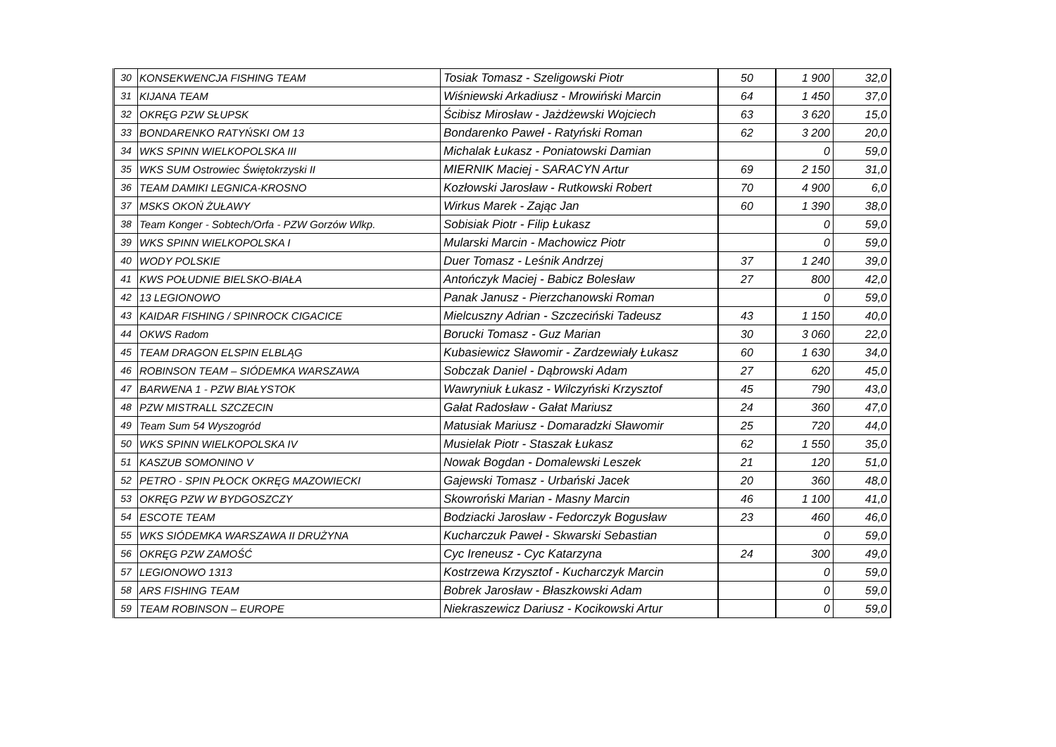| 30 | KONSEKWENCJA FISHING TEAM | Tosiak Tomasz - Szeligowski Piotr | 50 | 1 900 | 32,0 |
| 31 | KIJANA TEAM | Wiśniewski Arkadiusz - Mrowiński Marcin | 64 | 1 450 | 37,0 |
| 32 | OKRĘG PZW SŁUPSK | Ścibisz Mirosław - Jażdżewski Wojciech | 63 | 3 620 | 15,0 |
| 33 | BONDARENKO RATYŃSKI OM 13 | Bondarenko Paweł - Ratyński Roman | 62 | 3 200 | 20,0 |
| 34 | WKS SPINN WIELKOPOLSKA III | Michalak Łukasz - Poniatowski Damian | | 0 | 59,0 |
| 35 | WKS SUM Ostrowiec Świętokrzyski II | MIERNIK Maciej - SARACYN Artur | 69 | 2 150 | 31,0 |
| 36 | TEAM DAMIKI LEGNICA-KROSNO | Kozłowski Jarosław - Rutkowski Robert | 70 | 4 900 | 6,0 |
| 37 | MSKS OKOŃ ŻUŁAWY | Wirkus Marek - Zając Jan | 60 | 1 390 | 38,0 |
| 38 | Team Konger - Sobtech/Orfa - PZW Gorzów Wlkp. | Sobisiak Piotr - Filip Łukasz | | 0 | 59,0 |
| 39 | WKS SPINN WIELKOPOLSKA I | Mularski Marcin - Machowicz Piotr | | 0 | 59,0 |
| 40 | WODY POLSKIE | Duer Tomasz - Leśnik Andrzej | 37 | 1 240 | 39,0 |
| 41 | KWS POŁUDNIE BIELSKO-BIAŁA | Antończyk Maciej - Babicz Bolesław | 27 | 800 | 42,0 |
| 42 | 13 LEGIONOWO | Panak Janusz - Pierzchanowski Roman | | 0 | 59,0 |
| 43 | KAIDAR FISHING / SPINROCK CIGACICE | Mielcuszny Adrian - Szczeciński Tadeusz | 43 | 1 150 | 40,0 |
| 44 | OKWS Radom | Borucki Tomasz - Guz Marian | 30 | 3 060 | 22,0 |
| 45 | TEAM DRAGON ELSPIN ELBLĄG | Kubasiewicz Sławomir - Zardzewiały Łukasz | 60 | 1 630 | 34,0 |
| 46 | ROBINSON TEAM – SIÓDEMKA WARSZAWA | Sobczak Daniel - Dąbrowski Adam | 27 | 620 | 45,0 |
| 47 | BARWENA 1 - PZW BIAŁYSTOK | Wawryniuk Łukasz - Wilczyński Krzysztof | 45 | 790 | 43,0 |
| 48 | PZW MISTRALL SZCZECIN | Gałat Radosław - Gałat Mariusz | 24 | 360 | 47,0 |
| 49 | Team Sum 54 Wyszogród | Matusiak Mariusz - Domaradzki Sławomir | 25 | 720 | 44,0 |
| 50 | WKS SPINN WIELKOPOLSKA IV | Musielak Piotr - Staszak Łukasz | 62 | 1 550 | 35,0 |
| 51 | KASZUB SOMONINO V | Nowak Bogdan - Domalewski Leszek | 21 | 120 | 51,0 |
| 52 | PETRO - SPIN PŁOCK OKRĘG MAZOWIECKI | Gajewski Tomasz - Urbański Jacek | 20 | 360 | 48,0 |
| 53 | OKRĘG PZW W BYDGOSZCZY | Skowroński Marian - Masny Marcin | 46 | 1 100 | 41,0 |
| 54 | ESCOTE TEAM | Bodziacki Jarosław - Fedorczyk Bogusław | 23 | 460 | 46,0 |
| 55 | WKS SIÓDEMKA WARSZAWA II DRUŻYNA | Kucharczuk Paweł - Skwarski Sebastian | | 0 | 59,0 |
| 56 | OKRĘG PZW ZAMOŚĆ | Cyc Ireneusz - Cyc Katarzyna | 24 | 300 | 49,0 |
| 57 | LEGIONOWO 1313 | Kostrzewa Krzysztof - Kucharczyk Marcin | | 0 | 59,0 |
| 58 | ARS FISHING TEAM | Bobrek Jarosław - Błaszkowski Adam | | 0 | 59,0 |
| 59 | TEAM ROBINSON – EUROPE | Niekraszewicz Dariusz - Kocikowski Artur | | 0 | 59,0 |